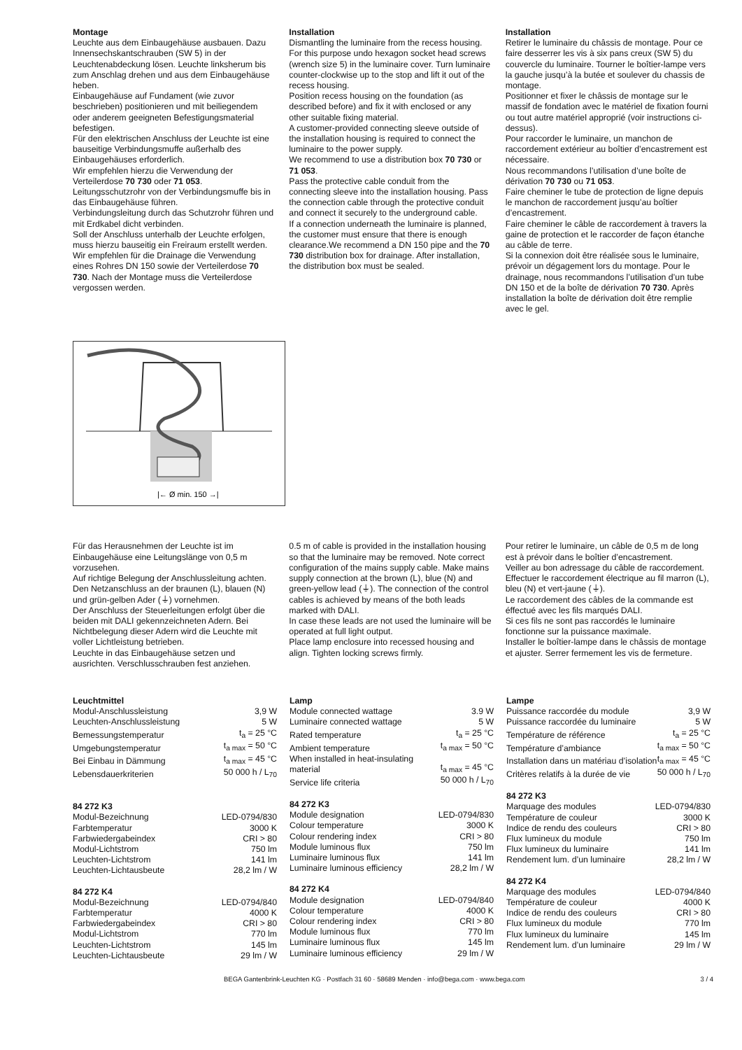Montage
Leuchte aus dem Einbaugehäuse ausbauen. Dazu Innensechskantschrauben (SW 5) in der Leuchtenabdeckung lösen. Leuchte linksherum bis zum Anschlag drehen und aus dem Einbaugehäuse heben.
Einbaugehäuse auf Fundament (wie zuvor beschrieben) positionieren und mit beiliegendem oder anderem geeigneten Befestigungsmaterial befestigen.
Für den elektrischen Anschluss der Leuchte ist eine bauseitige Verbindungsmuffe außerhalb des Einbaugehäuses erforderlich.
Wir empfehlen hierzu die Verwendung der Verteilerdose 70 730 oder 71 053.
Leitungsschutzrohr von der Verbindungsmuffe bis in das Einbaugehäuse führen.
Verbindungsleitung durch das Schutzrohr führen und mit Erdkabel dicht verbinden.
Soll der Anschluss unterhalb der Leuchte erfolgen, muss hierzu bauseitig ein Freiraum erstellt werden. Wir empfehlen für die Drainage die Verwendung eines Rohres DN 150 sowie der Verteilerdose 70 730. Nach der Montage muss die Verteilerdose vergossen werden.
Installation
Dismantling the luminaire from the recess housing. For this purpose undo hexagon socket head screws (wrench size 5) in the luminaire cover. Turn luminaire counter-clockwise up to the stop and lift it out of the recess housing.
Position recess housing on the foundation (as described before) and fix it with enclosed or any other suitable fixing material.
A customer-provided connecting sleeve outside of the installation housing is required to connect the luminaire to the power supply.
We recommend to use a distribution box 70 730 or 71 053.
Pass the protective cable conduit from the connecting sleeve into the installation housing. Pass the connection cable through the protective conduit and connect it securely to the underground cable.
If a connection underneath the luminaire is planned, the customer must ensure that there is enough clearance.We recommend a DN 150 pipe and the 70 730 distribution box for drainage. After installation, the distribution box must be sealed.
Installation
Retirer le luminaire du châssis de montage. Pour ce faire desserrer les vis à six pans creux (SW 5) du couvercle du luminaire. Tourner le boîtier-lampe vers la gauche jusqu’à la butée et soulever du chassis de montage.
Positionner et fixer le châssis de montage sur le massif de fondation avec le matériel de fixation fourni ou tout autre matériel approprié (voir instructions ci-dessus).
Pour raccorder le luminaire, un manchon de raccordement extérieur au boîtier d’encastrement est nécessaire.
Nous recommandons l’utilisation d’une boîte de dérivation 70 730 ou 71 053.
Faire cheminer le tube de protection de ligne depuis le manchon de raccordement jusqu’au boîtier d’encastrement.
Faire cheminer le câble de raccordement à travers la gaine de protection et le raccorder de façon étanche au câble de terre.
Si la connexion doit être réalisée sous le luminaire, prévoir un dégagement lors du montage. Pour le drainage, nous recommandons l’utilisation d’un tube DN 150 et de la boîte de dérivation 70 730. Après installation la boîte de dérivation doit être remplie avec le gel.
|← Ø min. 150 →|
Für das Herausnehmen der Leuchte ist im Einbaugehäuse eine Leitungslänge von 0,5 m vorzusehen.
Auf richtige Belegung der Anschlussleitung achten. Den Netzanschluss an der braunen (L), blauen (N) und grün-gelben Ader (⏚) vornehmen.
Der Anschluss der Steuerleitungen erfolgt über die beiden mit DALI gekennzeichneten Adern. Bei Nichtbelegung dieser Adern wird die Leuchte mit voller Lichtleistung betrieben.
Leuchte in das Einbaugehäuse setzen und ausrichten. Verschlusschrauben fest anziehen.
0.5 m of cable is provided in the installation housing so that the luminaire may be removed. Note correct configuration of the mains supply cable. Make mains supply connection at the brown (L), blue (N) and green-yellow lead (⏚). The connection of the control cables is achieved by means of the both leads marked with DALI.
In case these leads are not used the luminaire will be operated at full light output.
Place lamp enclosure into recessed housing and align. Tighten locking screws firmly.
Pour retirer le luminaire, un câble de 0,5 m de long est à prévoir dans le boîtier d’encastrement.
Veiller au bon adressage du câble de raccordement. Effectuer le raccordement électrique au fil marron (L), bleu (N) et vert-jaune (⏚).
Le raccordement des câbles de la commande est éffectué avec les fils marqués DALI.
Si ces fils ne sont pas raccordés le luminaire fonctionne sur la puissance maximale.
Installer le boîtier-lampe dans le châssis de montage et ajuster. Serrer fermement les vis de fermeture.
Leuchtmittel
| Modul-Anschlussleistung | 3,9 W |
| Leuchten-Anschlussleistung | 5 W |
| Bemessungstemperatur | t<sub>a</sub> = 25 °C |
| Umgebungstemperatur | t<sub>a max</sub> = 50 °C |
| Bei Einbau in Dämmung | t<sub>a max</sub> = 45 °C |
| Lebensdauerkriterien | 50 000 h / L<sub>70</sub> |
84 272 K3
| Modul-Bezeichnung | LED-0794/830 |
| Farbtemperatur | 3000 K |
| Farbwiedergabeindex | CRI > 80 |
| Modul-Lichtstrom | 750 lm |
| Leuchten-Lichtstrom | 141 lm |
| Leuchten-Lichtausbeute | 28,2 lm / W |
84 272 K4
| Modul-Bezeichnung | LED-0794/840 |
| Farbtemperatur | 4000 K |
| Farbwiedergabeindex | CRI > 80 |
| Modul-Lichtstrom | 770 lm |
| Leuchten-Lichtstrom | 145 lm |
| Leuchten-Lichtausbeute | 29 lm / W |
Lamp
| Module connected wattage | 3.9 W |
| Luminaire connected wattage | 5 W |
| Rated temperature | t<sub>a</sub> = 25 °C |
| Ambient temperature | t<sub>a max</sub> = 50 °C |
| When installed in heat-insulating material | t<sub>a max</sub> = 45 °C |
| Service life criteria | 50 000 h / L<sub>70</sub> |
84 272 K3
| Module designation | LED-0794/830 |
| Colour temperature | 3000 K |
| Colour rendering index | CRI > 80 |
| Module luminous flux | 750 lm |
| Luminaire luminous flux | 141 lm |
| Luminaire luminous efficiency | 28,2 lm / W |
84 272 K4
| Module designation | LED-0794/840 |
| Colour temperature | 4000 K |
| Colour rendering index | CRI > 80 |
| Module luminous flux | 770 lm |
| Luminaire luminous flux | 145 lm |
| Luminaire luminous efficiency | 29 lm / W |
Lampe
| Puissance raccordée du module | 3,9 W |
| Puissance raccordée du luminaire | 5 W |
| Température de référence | t<sub>a</sub> = 25 °C |
| Température d’ambiance | t<sub>a max</sub> = 50 °C |
| Installation dans un matériau d’isolation | t<sub>a max</sub> = 45 °C |
| Critères relatifs à la durée de vie | 50 000 h / L<sub>70</sub> |
84 272 K3
| Marquage des modules | LED-0794/830 |
| Température de couleur | 3000 K |
| Indice de rendu des couleurs | CRI > 80 |
| Flux lumineux du module | 750 lm |
| Flux lumineux du luminaire | 141 lm |
| Rendement lum. d’un luminaire | 28,2 lm / W |
84 272 K4
| Marquage des modules | LED-0794/840 |
| Température de couleur | 4000 K |
| Indice de rendu des couleurs | CRI > 80 |
| Flux lumineux du module | 770 lm |
| Flux lumineux du luminaire | 145 lm |
| Rendement lum. d’un luminaire | 29 lm / W |
BEGA Gantenbrink-Leuchten KG · Postfach 31 60 · 58689 Menden · info@bega.com · www.bega.com 3 / 4